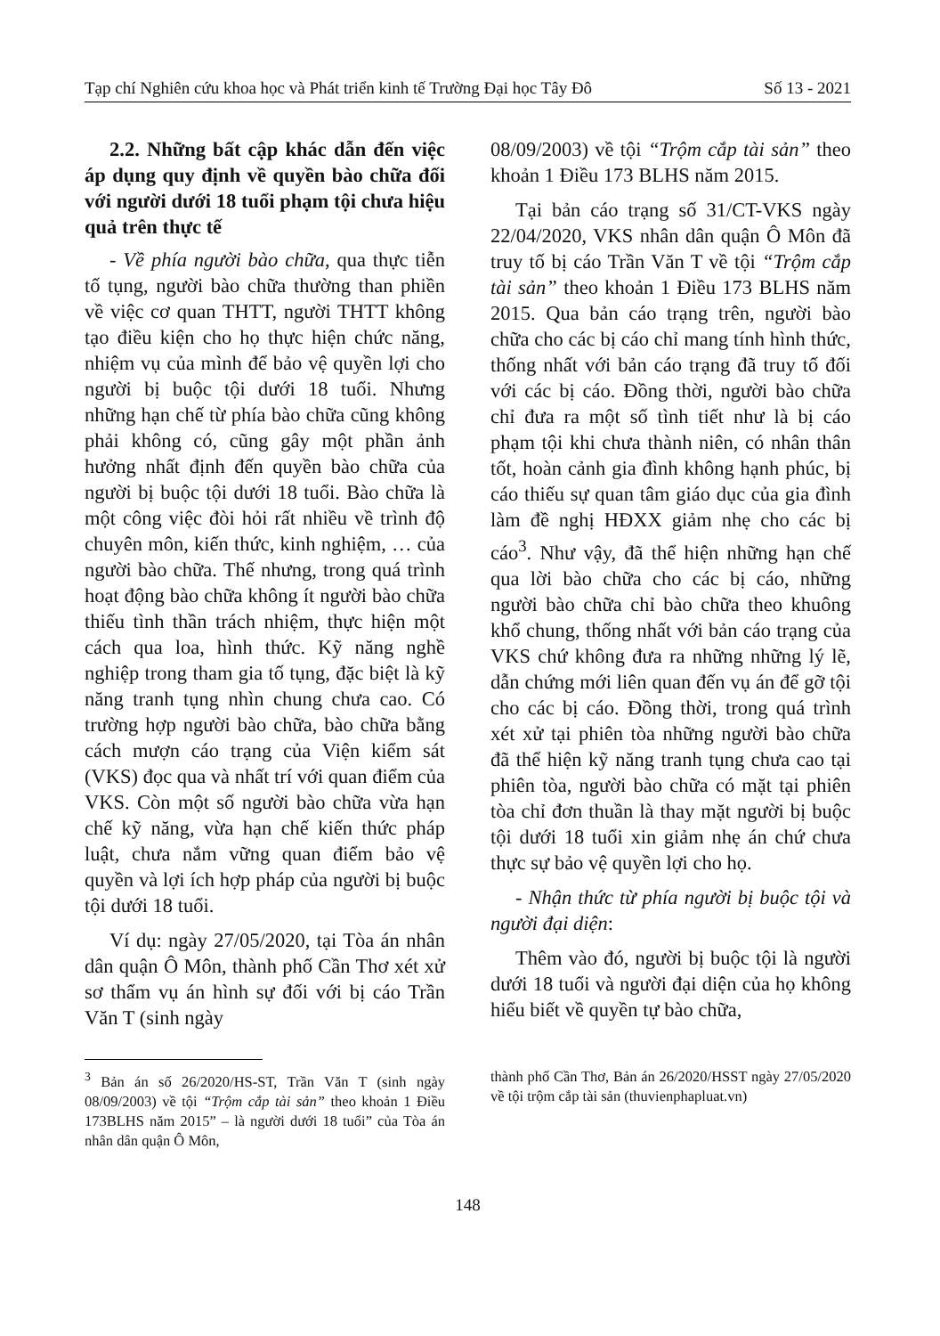Tạp chí Nghiên cứu khoa học và Phát triển kinh tế Trường Đại học Tây Đô Số 13 - 2021
2.2. Những bất cập khác dẫn đến việc áp dụng quy định về quyền bào chữa đối với người dưới 18 tuổi phạm tội chưa hiệu quả trên thực tế
- Về phía người bào chữa, qua thực tiễn tố tụng, người bào chữa thường than phiền về việc cơ quan THTT, người THTT không tạo điều kiện cho họ thực hiện chức năng, nhiệm vụ của mình để bảo vệ quyền lợi cho người bị buộc tội dưới 18 tuổi. Nhưng những hạn chế từ phía bào chữa cũng không phải không có, cũng gây một phần ảnh hưởng nhất định đến quyền bào chữa của người bị buộc tội dưới 18 tuổi. Bào chữa là một công việc đòi hỏi rất nhiều về trình độ chuyên môn, kiến thức, kinh nghiệm, … của người bào chữa. Thế nhưng, trong quá trình hoạt động bào chữa không ít người bào chữa thiếu tình thần trách nhiệm, thực hiện một cách qua loa, hình thức. Kỹ năng nghề nghiệp trong tham gia tố tụng, đặc biệt là kỹ năng tranh tụng nhìn chung chưa cao. Có trường hợp người bào chữa, bào chữa bằng cách mượn cáo trạng của Viện kiểm sát (VKS) đọc qua và nhất trí với quan điểm của VKS. Còn một số người bào chữa vừa hạn chế kỹ năng, vừa hạn chế kiến thức pháp luật, chưa nắm vững quan điểm bảo vệ quyền và lợi ích hợp pháp của người bị buộc tội dưới 18 tuổi.
Ví dụ: ngày 27/05/2020, tại Tòa án nhân dân quận Ô Môn, thành phố Cần Thơ xét xử sơ thẩm vụ án hình sự đối với bị cáo Trần Văn T (sinh ngày
08/09/2003) về tội “Trộm cắp tài sản” theo khoản 1 Điều 173 BLHS năm 2015.
Tại bản cáo trạng số 31/CT-VKS ngày 22/04/2020, VKS nhân dân quận Ô Môn đã truy tố bị cáo Trần Văn T về tội “Trộm cắp tài sản” theo khoản 1 Điều 173 BLHS năm 2015. Qua bản cáo trạng trên, người bào chữa cho các bị cáo chỉ mang tính hình thức, thống nhất với bản cáo trạng đã truy tố đối với các bị cáo. Đồng thời, người bào chữa chỉ đưa ra một số tình tiết như là bị cáo phạm tội khi chưa thành niên, có nhân thân tốt, hoàn cảnh gia đình không hạnh phúc, bị cáo thiếu sự quan tâm giáo dục của gia đình làm đề nghị HĐXX giảm nhẹ cho các bị cáo<sup>3</sup>. Như vậy, đã thể hiện những hạn chế qua lời bào chữa cho các bị cáo, những người bào chữa chỉ bào chữa theo khuông khổ chung, thống nhất với bản cáo trạng của VKS chứ không đưa ra những những lý lẽ, dẫn chứng mới liên quan đến vụ án để gỡ tội cho các bị cáo. Đồng thời, trong quá trình xét xử tại phiên tòa những người bào chữa đã thể hiện kỹ năng tranh tụng chưa cao tại phiên tòa, người bào chữa có mặt tại phiên tòa chỉ đơn thuần là thay mặt người bị buộc tội dưới 18 tuổi xin giảm nhẹ án chứ chưa thực sự bảo vệ quyền lợi cho họ.
- Nhận thức từ phía người bị buộc tội và người đại diện:
Thêm vào đó, người bị buộc tội là người dưới 18 tuổi và người đại diện của họ không hiểu biết về quyền tự bào chữa,
<sup>3</sup> Bản án số 26/2020/HS-ST, Trần Văn T (sinh ngày 08/09/2003) về tội “Trộm cắp tài sản” theo khoản 1 Điều 173BLHS năm 2015” – là người dưới 18 tuổi” của Tòa án nhân dân quận Ô Môn,
thành phố Cần Thơ, Bản án 26/2020/HSST ngày 27/05/2020 về tội trộm cắp tài sản (thuvienphapluat.vn)
148